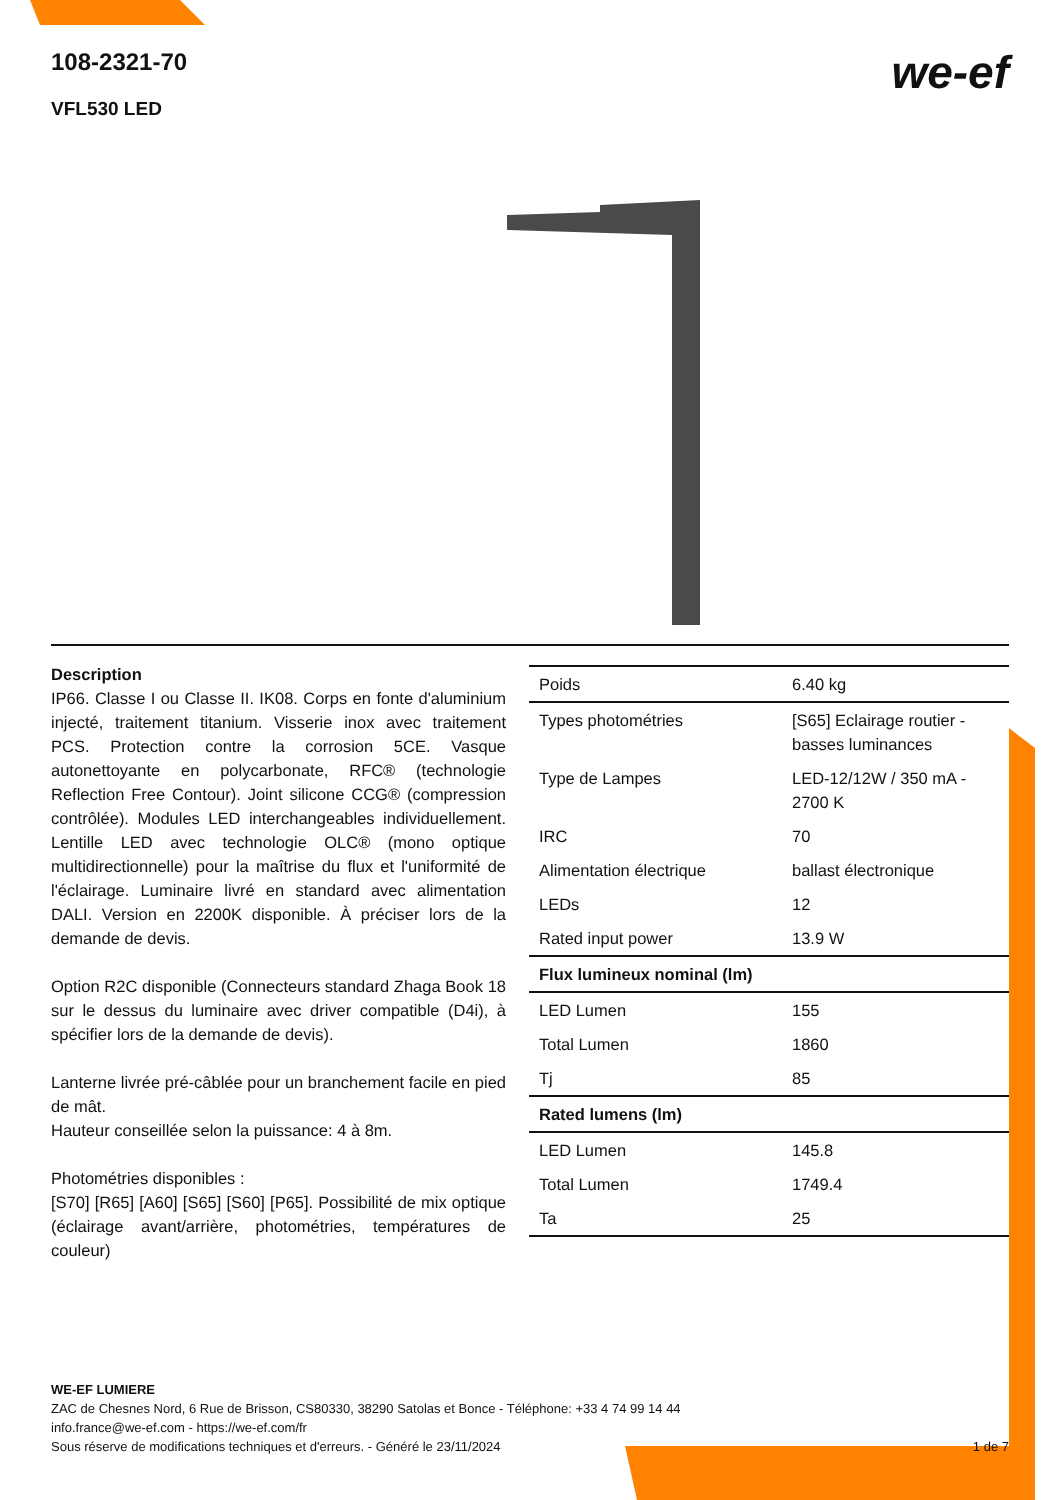108-2321-70
VFL530 LED
we-ef
Description
IP66. Classe I ou Classe II. IK08. Corps en fonte d'aluminium injecté, traitement titanium. Visserie inox avec traitement PCS. Protection contre la corrosion 5CE. Vasque autonettoyante en polycarbonate, RFC® (technologie Reflection Free Contour). Joint silicone CCG® (compression contrôlée). Modules LED interchangeables individuellement. Lentille LED avec technologie OLC® (mono optique multidirectionnelle) pour la maîtrise du flux et l'uniformité de l'éclairage. Luminaire livré en standard avec alimentation DALI. Version en 2200K disponible. À préciser lors de la demande de devis.
Option R2C disponible (Connecteurs standard Zhaga Book 18 sur le dessus du luminaire avec driver compatible (D4i), à spécifier lors de la demande de devis).
Lanterne livrée pré-câblée pour un branchement facile en pied de mât.
Hauteur conseillée selon la puissance: 4 à 8m.
Photométries disponibles :
[S70] [R65] [A60] [S65] [S60] [P65]. Possibilité de mix optique (éclairage avant/arrière, photométries, températures de couleur)
| Poids | 6.40 kg |
| Types photométries | [S65] Eclairage routier - basses luminances |
| Type de Lampes | LED-12/12W / 350 mA - 2700 K |
| IRC | 70 |
| Alimentation électrique | ballast électronique |
| LEDs | 12 |
| Rated input power | 13.9 W |
| Flux lumineux nominal (lm) | |
| LED Lumen | 155 |
| Total Lumen | 1860 |
| Tj | 85 |
| Rated lumens (lm) | |
| LED Lumen | 145.8 |
| Total Lumen | 1749.4 |
| Ta | 25 |
WE-EF LUMIERE
ZAC de Chesnes Nord, 6 Rue de Brisson, CS80330, 38290 Satolas et Bonce - Téléphone: +33 4 74 99 14 44
info.france@we-ef.com - https://we-ef.com/fr
1 de 7 Sous réserve de modifications techniques et d'erreurs. - Généré le 23/11/2024